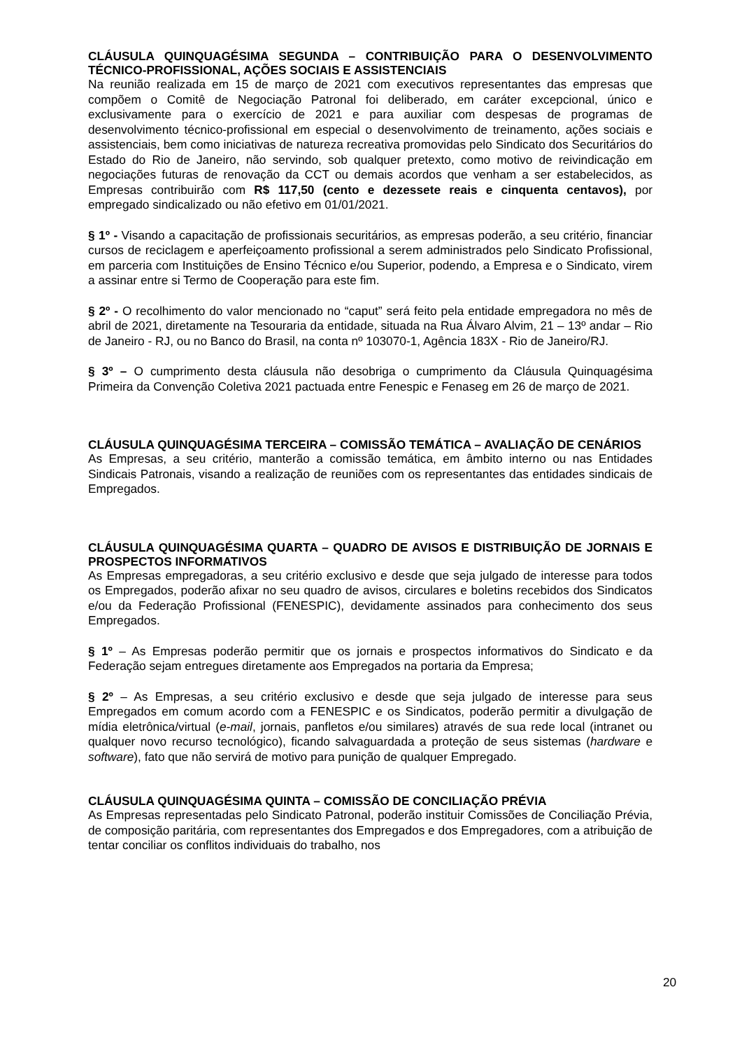CLÁUSULA QUINQUAGÉSIMA SEGUNDA – CONTRIBUIÇÃO PARA O DESENVOLVIMENTO TÉCNICO-PROFISSIONAL, AÇÕES SOCIAIS E ASSISTENCIAIS
Na reunião realizada em 15 de março de 2021 com executivos representantes das empresas que compõem o Comitê de Negociação Patronal foi deliberado, em caráter excepcional, único e exclusivamente para o exercício de 2021 e para auxiliar com despesas de programas de desenvolvimento técnico-profissional em especial o desenvolvimento de treinamento, ações sociais e assistenciais, bem como iniciativas de natureza recreativa promovidas pelo Sindicato dos Securitários do Estado do Rio de Janeiro, não servindo, sob qualquer pretexto, como motivo de reivindicação em negociações futuras de renovação da CCT ou demais acordos que venham a ser estabelecidos, as Empresas contribuirão com R$ 117,50 (cento e dezessete reais e cinquenta centavos), por empregado sindicalizado ou não efetivo em 01/01/2021.
§ 1º - Visando a capacitação de profissionais securitários, as empresas poderão, a seu critério, financiar cursos de reciclagem e aperfeiçoamento profissional a serem administrados pelo Sindicato Profissional, em parceria com Instituições de Ensino Técnico e/ou Superior, podendo, a Empresa e o Sindicato, virem a assinar entre si Termo de Cooperação para este fim.
§ 2º - O recolhimento do valor mencionado no “caput” será feito pela entidade empregadora no mês de abril de 2021, diretamente na Tesouraria da entidade, situada na Rua Álvaro Alvim, 21 – 13º andar – Rio de Janeiro - RJ, ou no Banco do Brasil, na conta nº 103070-1, Agência 183X - Rio de Janeiro/RJ.
§ 3º – O cumprimento desta cláusula não desobriga o cumprimento da Cláusula Quinquagésima Primeira da Convenção Coletiva 2021 pactuada entre Fenespic e Fenaseg em 26 de março de 2021.
CLÁUSULA QUINQUAGÉSIMA TERCEIRA – COMISSÃO TEMÁTICA – AVALIAÇÃO DE CENÁRIOS
As Empresas, a seu critério, manterão a comissão temática, em âmbito interno ou nas Entidades Sindicais Patronais, visando a realização de reuniões com os representantes das entidades sindicais de Empregados.
CLÁUSULA QUINQUAGÉSIMA QUARTA – QUADRO DE AVISOS E DISTRIBUIÇÃO DE JORNAIS E PROSPECTOS INFORMATIVOS
As Empresas empregadoras, a seu critério exclusivo e desde que seja julgado de interesse para todos os Empregados, poderão afixar no seu quadro de avisos, circulares e boletins recebidos dos Sindicatos e/ou da Federação Profissional (FENESPIC), devidamente assinados para conhecimento dos seus Empregados.
§ 1º – As Empresas poderão permitir que os jornais e prospectos informativos do Sindicato e da Federação sejam entregues diretamente aos Empregados na portaria da Empresa;
§ 2º – As Empresas, a seu critério exclusivo e desde que seja julgado de interesse para seus Empregados em comum acordo com a FENESPIC e os Sindicatos, poderão permitir a divulgação de mídia eletrônica/virtual (e-mail, jornais, panfletos e/ou similares) através de sua rede local (intranet ou qualquer novo recurso tecnológico), ficando salvaguardada a proteção de seus sistemas (hardware e software), fato que não servirá de motivo para punição de qualquer Empregado.
CLÁUSULA QUINQUAGÉSIMA QUINTA – COMISSÃO DE CONCILIAÇÃO PRÉVIA
As Empresas representadas pelo Sindicato Patronal, poderão instituir Comissões de Conciliação Prévia, de composição paritária, com representantes dos Empregados e dos Empregadores, com a atribuição de tentar conciliar os conflitos individuais do trabalho, nos
20